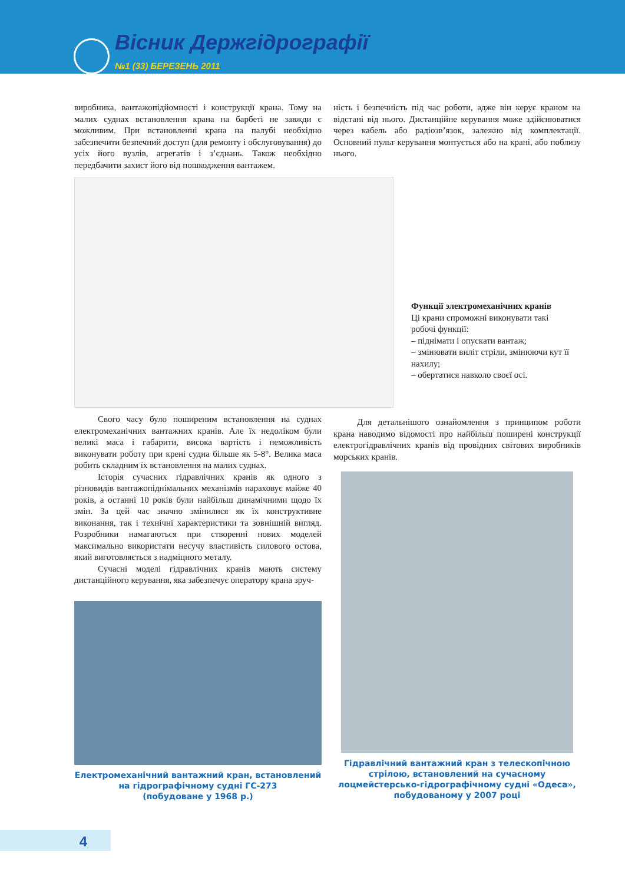Вісник Держгідрографії
№1 (33) БЕРЕЗЕНЬ 2011
виробника, вантажопідйомності і конструкції крана. Тому на малих суднах встановлення крана на барбеті не завжди є можливим. При встановленні крана на палубі необхідно забезпечити безпечний доступ (для ремонту і обслуговування) до усіх його вузлів, агрегатів і з’єднань. Також необхідно передбачити захист його від пошкодження вантажем.
ність і безпечність під час роботи, адже він керує краном на відстані від нього. Дистанційне керування може здійснюватися через кабель або радіозв’язок, залежно від комплектації. Основний пульт керування монтується або на крані, або поблизу нього.
Функції электромеханічних кранів
Ці крани спроможні виконувати такі робочі функції:
– піднімати і опускати вантаж;
– змінювати виліт стріли, змінюючи кут її нахилу;
– обертатися навколо своєї осі.
Свого часу було поширеним встановлення на суднах електромеханічних вантажних кранів. Але їх недоліком були великі маса і габарити, висока вартість і неможливість виконувати роботу при крені судна більше як 5-8°. Велика маса робить складним їх встановлення на малих суднах.
Історія сучасних гідравлічних кранів як одного з різновидів вантажопіднімальних механізмів нараховує майже 40 років, а останні 10 років були найбільш динамічними щодо їх змін. За цей час значно змінилися як їх конструктивне виконання, так і технічні характеристики та зовнішній вигляд. Розробники намагаються при створенні нових моделей максимально використати несучу властивість силового остова, який виготовляється з надміцного металу.
Сучасні моделі гідравлічних кранів мають систему дистанційного керування, яка забезпечує оператору крана зруч-
Електромеханічний вантажний кран, встановлений на гідрографічному судні ГС-273
(побудоване у 1968 р.)
Для детальнішого ознайомлення з принципом роботи крана наводимо відомості про найбільш поширені конструкції електрогідравлічних кранів від провідних світових виробників морських кранів.
Гідравлічний вантажний кран з телескопічною стрілою, встановлений на сучасному лоцмейстерсько-гідрографічному судні «Одеса», побудованому у 2007 році
4